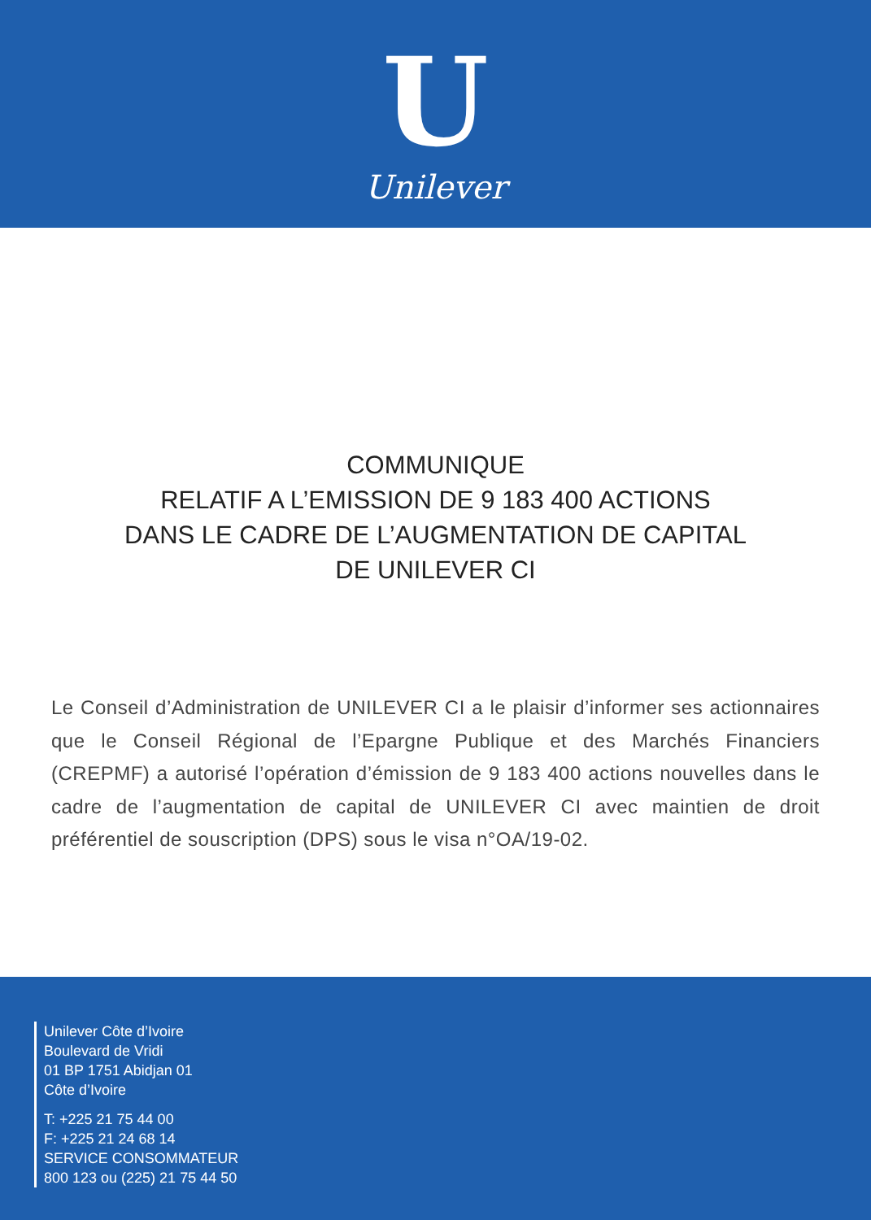U
Unilever
COMMUNIQUE
RELATIF A L’EMISSION DE 9 183 400 ACTIONS
DANS LE CADRE DE L’AUGMENTATION DE CAPITAL
DE UNILEVER CI
Le Conseil d’Administration de UNILEVER CI a le plaisir d’informer ses actionnaires que le Conseil Régional de l’Epargne Publique et des Marchés Financiers (CREPMF) a autorisé l’opération d’émission de 9 183 400 actions nouvelles dans le cadre de l’augmentation de capital de UNILEVER CI avec maintien de droit préférentiel de souscription (DPS) sous le visa n°OA/19-02.
Unilever Côte d’Ivoire
Boulevard de Vridi
01 BP 1751 Abidjan 01
Côte d’Ivoire
T: +225 21 75 44 00
F: +225 21 24 68 14
SERVICE CONSOMMATEUR
800 123 ou (225) 21 75 44 50